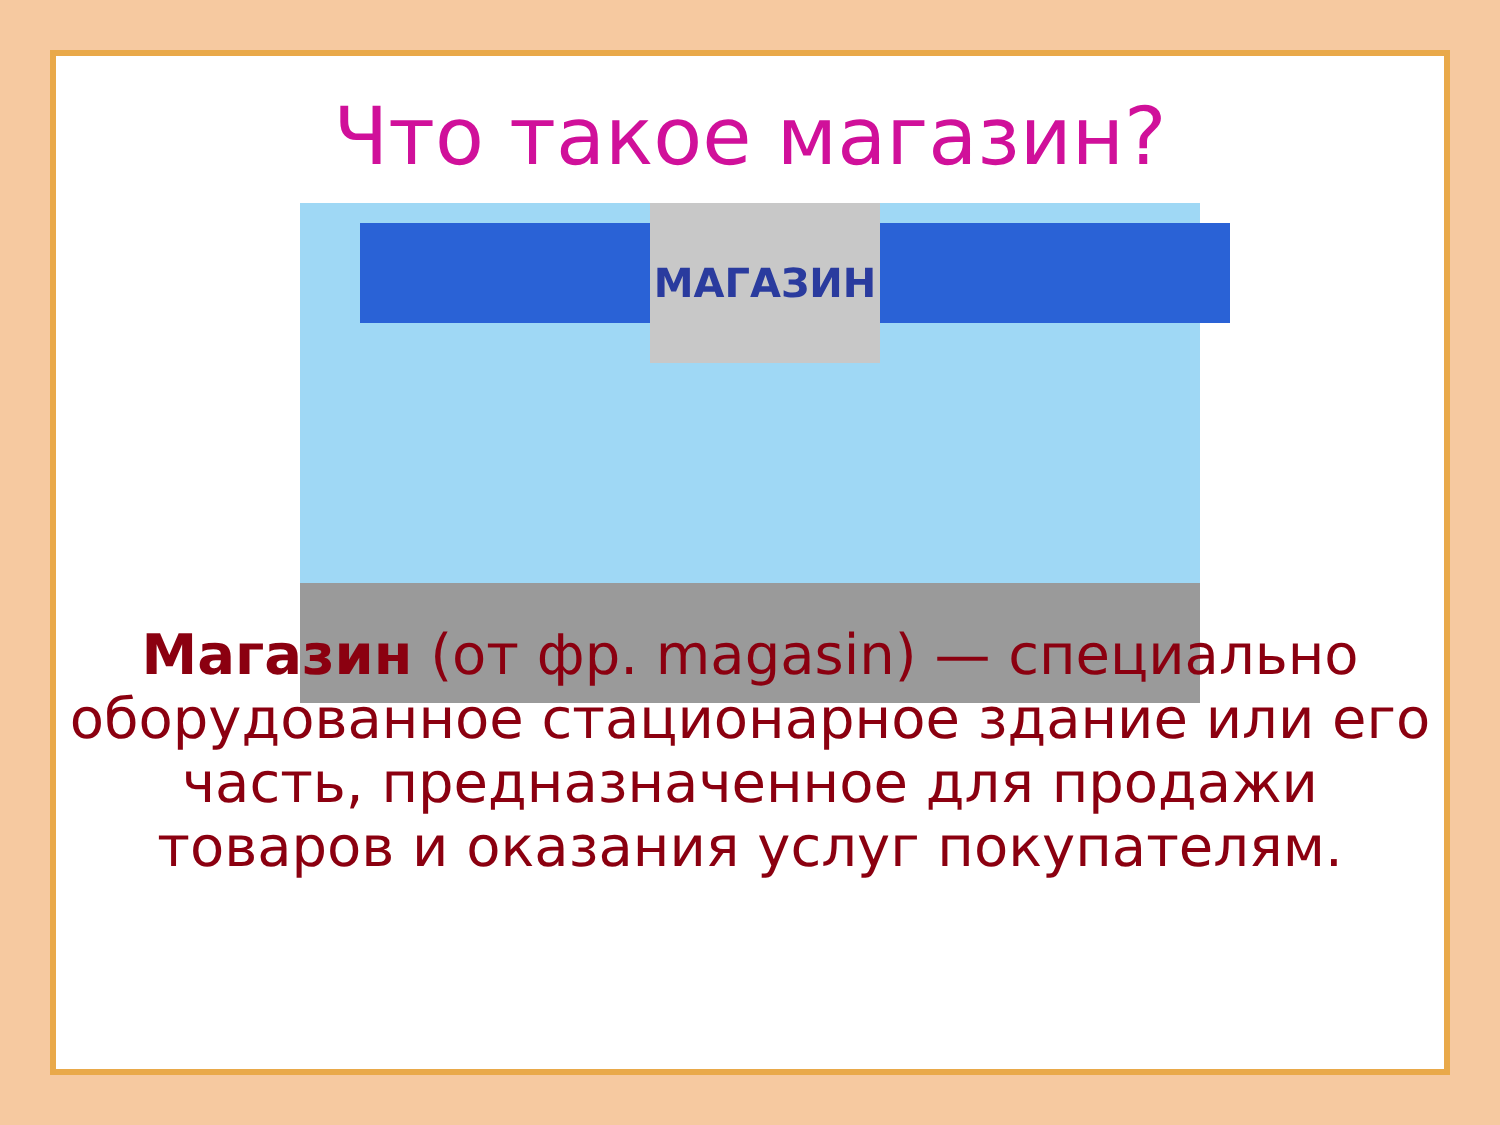Что такое магазин?
МАГАЗИН
Магазин (от фр. magasin) — специально оборудованное стационарное здание или его часть, предназначенное для продажи товаров и оказания услуг покупателям.